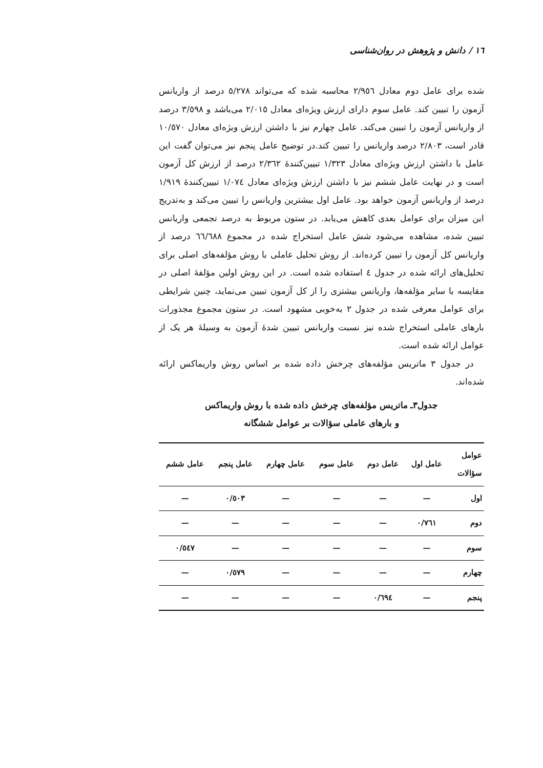١٦ / دانش و پژوهش در روان‌شناسی
شده برای عامل دوم معادل ٢/٩٥٦ محاسبه شده که می‌تواند ٥/٢٧٨ درصد از واریانس آزمون را تبیین کند. عامل سوم دارای ارزش ویژه‌ای معادل ٢/٠١٥ می‌باشد و ٣/٥٩٨ درصد از واریانس آزمون را تبیین می‌کند. عامل چهارم نیز با داشتن ارزش ویژه‌ای معادل ١٠/٥٧٠ قادر است، ٢/٨٠٣ درصد واریانس را تبیین کند.در توضیح عامل پنجم نیز می‌توان گفت این عامل با داشتن ارزش ویژه‌ای معادل ١/٣٢٣ تبیین‌کنندهٔ ٢/٣٦٢ درصد از ارزش کل آزمون است و در نهایت عامل ششم نیز با داشتن ارزش ویژه‌ای معادل ١/٠٧٤ تبیین‌کنندهٔ ١/٩١٩ درصد از واریانس آزمون خواهد بود. عامل اول بیشترین واریانس را تبیین می‌کند و به‌تدریج این میزان برای عوامل بعدی کاهش می‌یابد. در ستون مربوط به درصد تجمعی واریانس تبیین شده، مشاهده می‌شود شش عامل استخراج شده در مجموع ٦٦/٦٨٨ درصد از واریانس کل آزمون را تبیین کرده‌اند. از روش تحلیل عاملی با روش مؤلفه‌های اصلی برای تحلیل‌های ارائه شده در جدول ٤ استفاده شده است. در این روش اولین مؤلفهٔ اصلی در مقایسه با سایر مؤلفه‌ها، واریانس بیشتری را از کل آزمون تبیین می‌نماید، چنین شرایطی برای عوامل معرفی شده در جدول ٢ به‌خوبی مشهود است. در ستون مجموع مجذورات بارهای عاملی استخراج شده نیز نسبت واریانس تبیین شدهٔ آزمون به وسیلهٔ هر یک از عوامل ارائه شده است.
در جدول ٣ ماتریس مؤلفه‌های چرخش داده شده بر اساس روش واریماکس ارائه شده‌اند.
جدول٣ـ ماتریس مؤلفه‌های چرخش داده شده با روش واریماکس
و بارهای عاملی سؤالات بر عوامل ششگانه
| عوامل سؤالات | عامل اول | عامل دوم | عامل سوم | عامل چهارم | عامل پنجم | عامل ششم |
| --- | --- | --- | --- | --- | --- | --- |
| اول | — | — | — | — | ٠/٥٠٣ | — |
| دوم | ٠/٧٦١ | — | — | — | — | — |
| سوم | — | — | — | — | — | ٠/٥٤٧ |
| چهارم | — | — | — | — | ٠/٥٧٩ | — |
| پنجم | — | ٠/٦٩٤ | — | — | — | — |